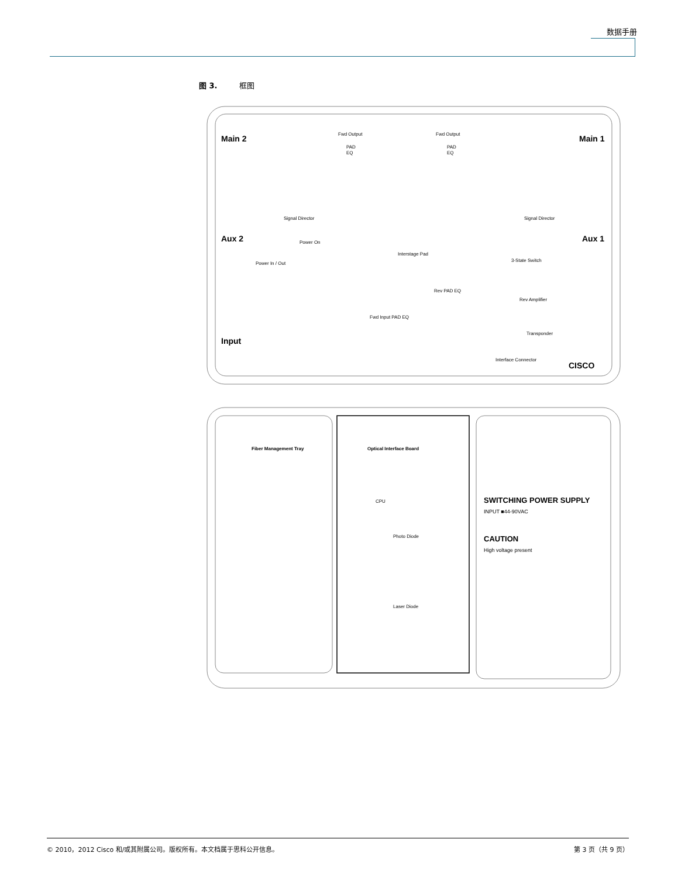数据手册
图 3. 框图
Main 2
Main 1
Aux 2
Aux 1
Input
Fwd Output
PAD
EQ
Fwd Output
PAD
EQ
Signal Director
Signal Director
Power In / Out
Power On
Interstage Pad
3-State Switch
Rev Amplifier
Rev PAD EQ
Fwd Input PAD EQ
Transponder
Interface Connector
CISCO
Fiber Management Tray
Optical Interface Board
CPU
Photo Diode
Laser Diode
SWITCHING POWER SUPPLY
INPUT ■44-90VAC
CAUTION
High voltage present
© 2010，2012 Cisco 和/或其附属公司。版权所有。本文档属于思科公开信息。 第 3 页（共 9 页）